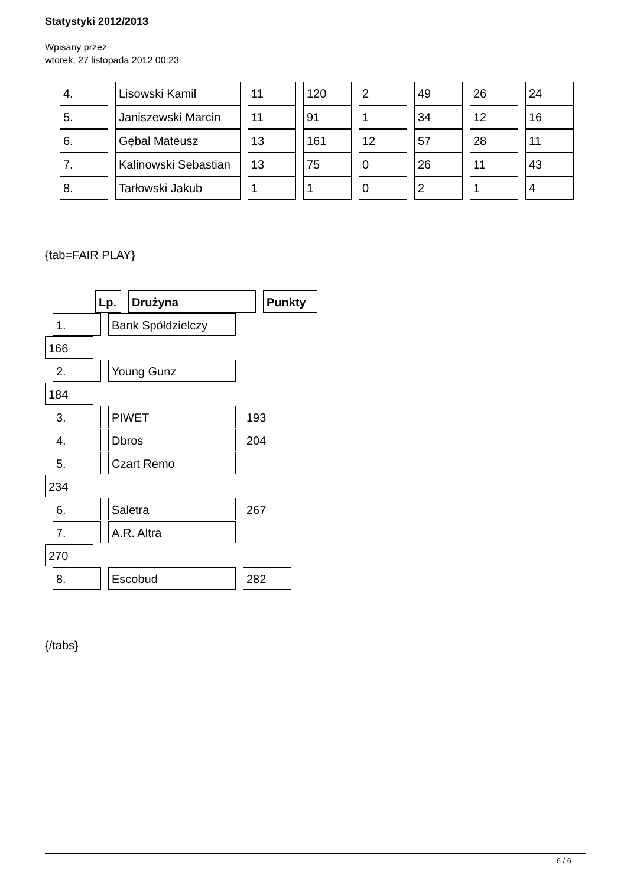Statystyki 2012/2013
Wpisany przez
wtorek, 27 listopada 2012 00:23
| 4. | Lisowski Kamil | 11 | 120 | 2 | 49 | 26 | 24 |
| 5. | Janiszewski Marcin | 11 | 91 | 1 | 34 | 12 | 16 |
| 6. | Gębal Mateusz | 13 | 161 | 12 | 57 | 28 | 11 |
| 7. | Kalinowski Sebastian | 13 | 75 | 0 | 26 | 11 | 43 |
| 8. | Tarłowski Jakub | 1 | 1 | 0 | 2 | 1 | 4 |
{tab=FAIR PLAY}
Lp. Drużyna Punkty
1. Bank Spółdzielczy
166
2. Young Gunz
184
3. PIWET 193
4. Dbros 204
5. Czart Remo
234
6. Saletra 267
7. A.R. Altra
270
8. Escobud 282
{/tabs}
6 / 6